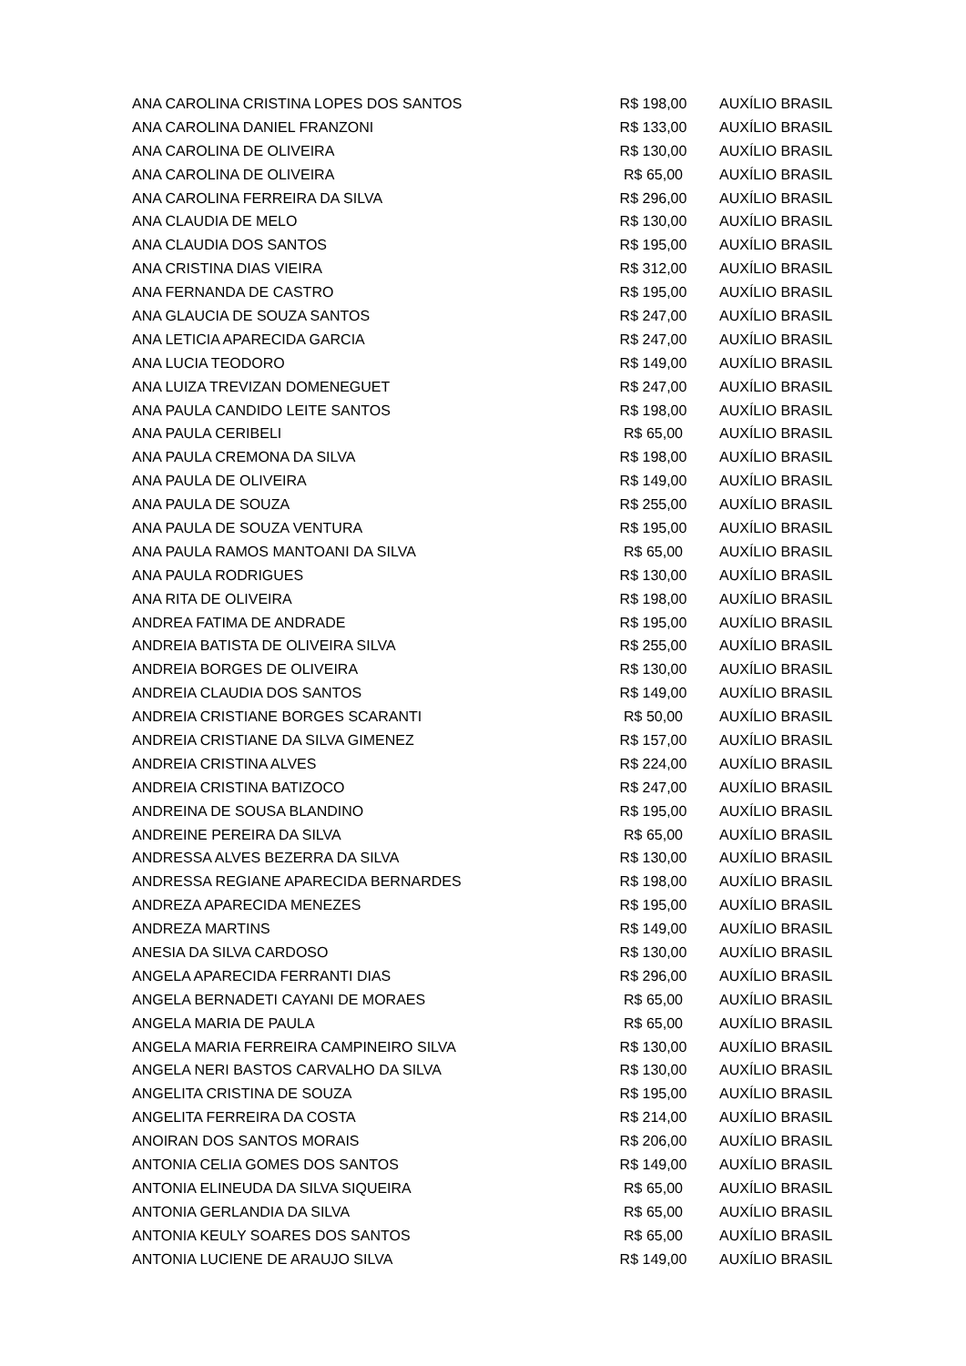| ANA CAROLINA CRISTINA LOPES DOS SANTOS | R$ 198,00 | AUXÍLIO BRASIL |
| ANA CAROLINA DANIEL FRANZONI | R$ 133,00 | AUXÍLIO BRASIL |
| ANA CAROLINA DE OLIVEIRA | R$ 130,00 | AUXÍLIO BRASIL |
| ANA CAROLINA DE OLIVEIRA | R$ 65,00 | AUXÍLIO BRASIL |
| ANA CAROLINA FERREIRA DA SILVA | R$ 296,00 | AUXÍLIO BRASIL |
| ANA CLAUDIA DE MELO | R$ 130,00 | AUXÍLIO BRASIL |
| ANA CLAUDIA DOS SANTOS | R$ 195,00 | AUXÍLIO BRASIL |
| ANA CRISTINA DIAS VIEIRA | R$ 312,00 | AUXÍLIO BRASIL |
| ANA FERNANDA DE CASTRO | R$ 195,00 | AUXÍLIO BRASIL |
| ANA GLAUCIA DE SOUZA SANTOS | R$ 247,00 | AUXÍLIO BRASIL |
| ANA LETICIA APARECIDA GARCIA | R$ 247,00 | AUXÍLIO BRASIL |
| ANA LUCIA TEODORO | R$ 149,00 | AUXÍLIO BRASIL |
| ANA LUIZA TREVIZAN DOMENEGUET | R$ 247,00 | AUXÍLIO BRASIL |
| ANA PAULA CANDIDO LEITE SANTOS | R$ 198,00 | AUXÍLIO BRASIL |
| ANA PAULA CERIBELI | R$ 65,00 | AUXÍLIO BRASIL |
| ANA PAULA CREMONA DA SILVA | R$ 198,00 | AUXÍLIO BRASIL |
| ANA PAULA DE OLIVEIRA | R$ 149,00 | AUXÍLIO BRASIL |
| ANA PAULA DE SOUZA | R$ 255,00 | AUXÍLIO BRASIL |
| ANA PAULA DE SOUZA VENTURA | R$ 195,00 | AUXÍLIO BRASIL |
| ANA PAULA RAMOS MANTOANI DA SILVA | R$ 65,00 | AUXÍLIO BRASIL |
| ANA PAULA RODRIGUES | R$ 130,00 | AUXÍLIO BRASIL |
| ANA RITA DE OLIVEIRA | R$ 198,00 | AUXÍLIO BRASIL |
| ANDREA FATIMA DE ANDRADE | R$ 195,00 | AUXÍLIO BRASIL |
| ANDREIA BATISTA DE OLIVEIRA SILVA | R$ 255,00 | AUXÍLIO BRASIL |
| ANDREIA BORGES DE OLIVEIRA | R$ 130,00 | AUXÍLIO BRASIL |
| ANDREIA CLAUDIA DOS SANTOS | R$ 149,00 | AUXÍLIO BRASIL |
| ANDREIA CRISTIANE BORGES SCARANTI | R$ 50,00 | AUXÍLIO BRASIL |
| ANDREIA CRISTIANE DA SILVA GIMENEZ | R$ 157,00 | AUXÍLIO BRASIL |
| ANDREIA CRISTINA ALVES | R$ 224,00 | AUXÍLIO BRASIL |
| ANDREIA CRISTINA BATIZOCO | R$ 247,00 | AUXÍLIO BRASIL |
| ANDREINA DE SOUSA BLANDINO | R$ 195,00 | AUXÍLIO BRASIL |
| ANDREINE PEREIRA DA SILVA | R$ 65,00 | AUXÍLIO BRASIL |
| ANDRESSA ALVES BEZERRA DA SILVA | R$ 130,00 | AUXÍLIO BRASIL |
| ANDRESSA REGIANE APARECIDA BERNARDES | R$ 198,00 | AUXÍLIO BRASIL |
| ANDREZA APARECIDA MENEZES | R$ 195,00 | AUXÍLIO BRASIL |
| ANDREZA MARTINS | R$ 149,00 | AUXÍLIO BRASIL |
| ANESIA DA SILVA CARDOSO | R$ 130,00 | AUXÍLIO BRASIL |
| ANGELA APARECIDA FERRANTI DIAS | R$ 296,00 | AUXÍLIO BRASIL |
| ANGELA BERNADETI CAYANI DE MORAES | R$ 65,00 | AUXÍLIO BRASIL |
| ANGELA MARIA DE PAULA | R$ 65,00 | AUXÍLIO BRASIL |
| ANGELA MARIA FERREIRA CAMPINEIRO SILVA | R$ 130,00 | AUXÍLIO BRASIL |
| ANGELA NERI BASTOS CARVALHO DA SILVA | R$ 130,00 | AUXÍLIO BRASIL |
| ANGELITA CRISTINA DE SOUZA | R$ 195,00 | AUXÍLIO BRASIL |
| ANGELITA FERREIRA DA COSTA | R$ 214,00 | AUXÍLIO BRASIL |
| ANOIRAN DOS SANTOS MORAIS | R$ 206,00 | AUXÍLIO BRASIL |
| ANTONIA CELIA GOMES DOS SANTOS | R$ 149,00 | AUXÍLIO BRASIL |
| ANTONIA ELINEUDA DA SILVA SIQUEIRA | R$ 65,00 | AUXÍLIO BRASIL |
| ANTONIA GERLANDIA DA SILVA | R$ 65,00 | AUXÍLIO BRASIL |
| ANTONIA KEULY SOARES DOS SANTOS | R$ 65,00 | AUXÍLIO BRASIL |
| ANTONIA LUCIENE DE ARAUJO SILVA | R$ 149,00 | AUXÍLIO BRASIL |